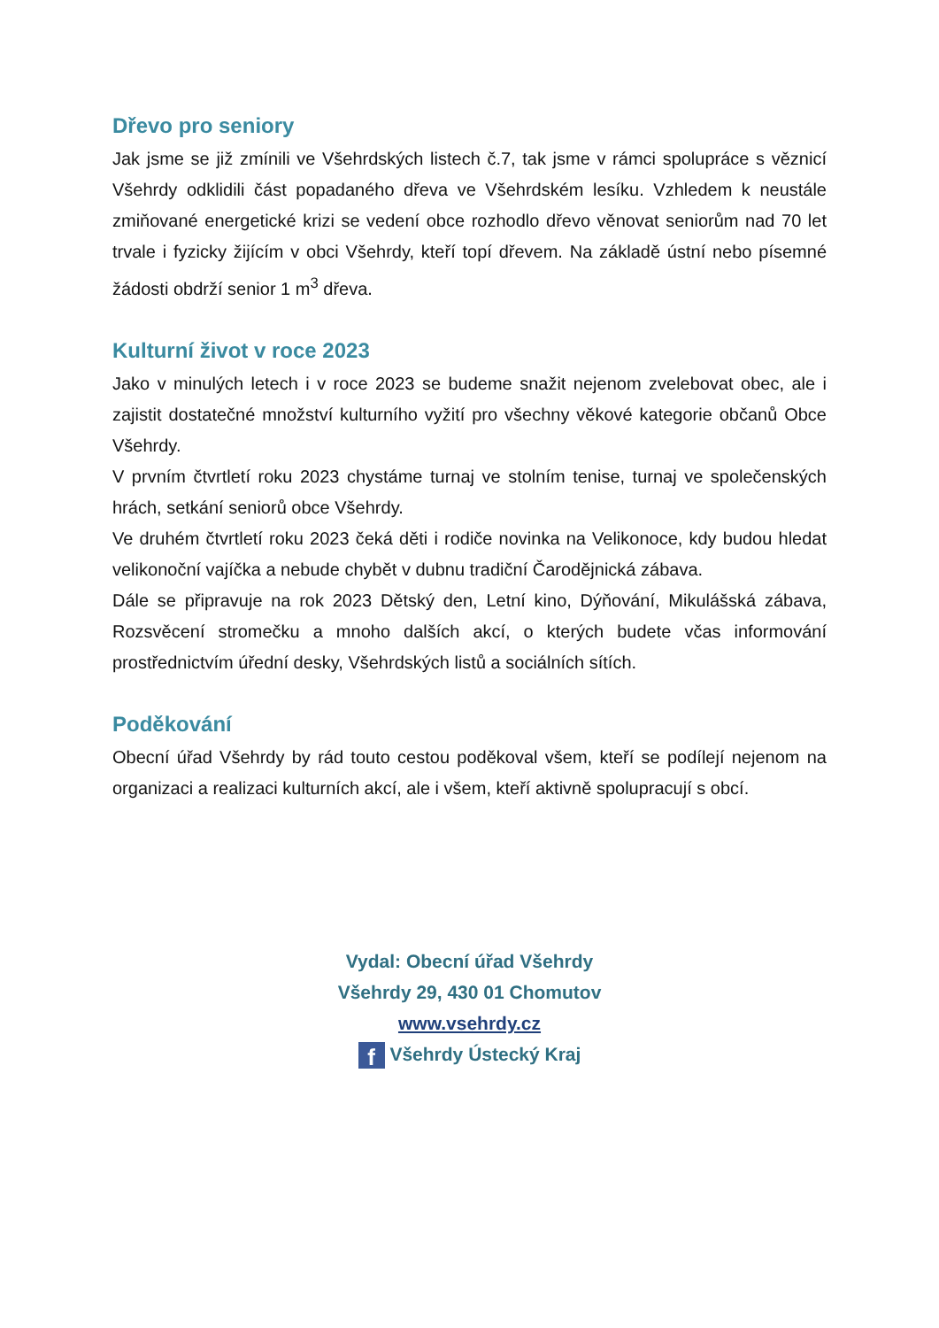Dřevo pro seniory
Jak jsme se již zmínili ve Všehrdských listech č.7, tak jsme v rámci spolupráce s věznicí Všehrdy odklidili část popadaného dřeva ve Všehrdském lesíku. Vzhledem k neustále zmiňované energetické krizi se vedení obce rozhodlo dřevo věnovat seniorům nad 70 let trvale i fyzicky žijícím v obci Všehrdy, kteří topí dřevem. Na základě ústní nebo písemné žádosti obdrží senior 1 m<sup>3</sup> dřeva.
Kulturní život v roce 2023
Jako v minulých letech i v roce 2023 se budeme snažit nejenom zvelebovat obec, ale i zajistit dostatečné množství kulturního vyžití pro všechny věkové kategorie občanů Obce Všehrdy.
V prvním čtvrtletí roku 2023 chystáme turnaj ve stolním tenise, turnaj ve společenských hrách, setkání seniorů obce Všehrdy.
Ve druhém čtvrtletí roku 2023 čeká děti i rodiče novinka na Velikonoce, kdy budou hledat velikonoční vajíčka a nebude chybět v dubnu tradiční Čarodějnická zábava.
Dále se připravuje na rok 2023 Dětský den, Letní kino, Dýňování, Mikulášská zábava, Rozsvěcení stromečku a mnoho dalších akcí, o kterých budete včas informování prostřednictvím úřední desky, Všehrdských listů a sociálních sítích.
Poděkování
Obecní úřad Všehrdy by rád touto cestou poděkoval všem, kteří se podílejí nejenom na organizaci a realizaci kulturních akcí, ale i všem, kteří aktivně spolupracují s obcí.
Vydal: Obecní úřad Všehrdy
Všehrdy 29, 430 01 Chomutov
www.vsehrdy.cz
f Všehrdy Ústecký Kraj